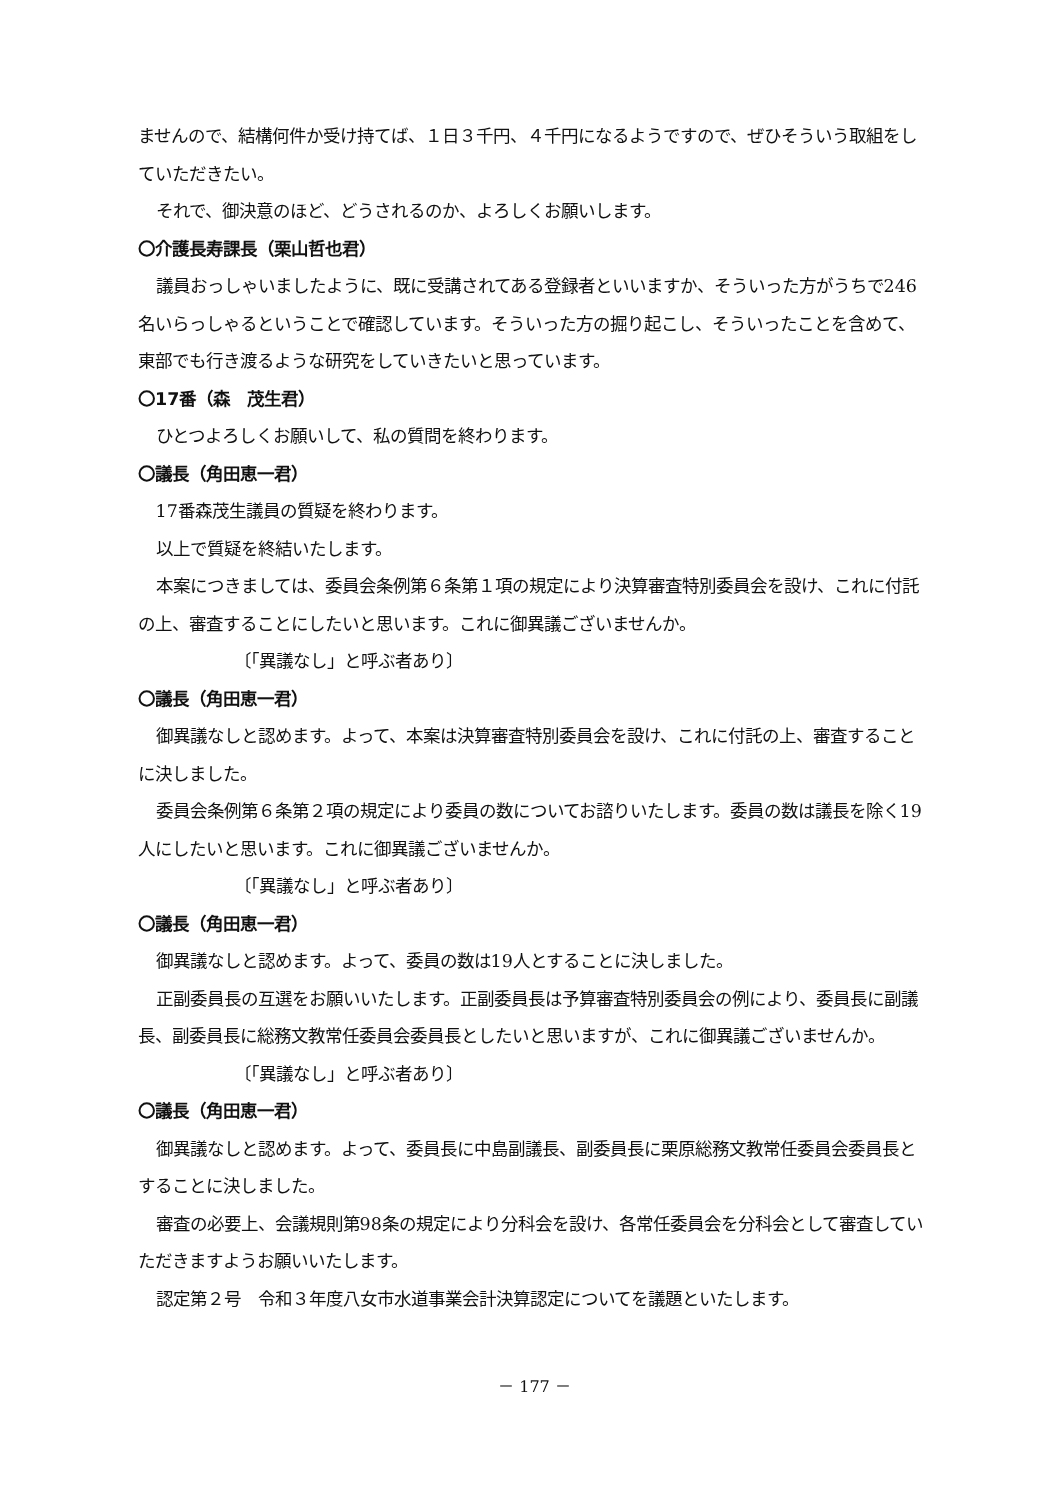ませんので、結構何件か受け持てば、１日３千円、４千円になるようですので、ぜひそういう取組をしていただきたい。
それで、御決意のほど、どうされるのか、よろしくお願いします。
〇介護長寿課長（栗山哲也君）
議員おっしゃいましたように、既に受講されてある登録者といいますか、そういった方がうちで246名いらっしゃるということで確認しています。そういった方の掘り起こし、そういったことを含めて、東部でも行き渡るような研究をしていきたいと思っています。
〇17番（森　茂生君）
ひとつよろしくお願いして、私の質問を終わります。
〇議長（角田恵一君）
17番森茂生議員の質疑を終わります。
以上で質疑を終結いたします。
本案につきましては、委員会条例第６条第１項の規定により決算審査特別委員会を設け、これに付託の上、審査することにしたいと思います。これに御異議ございませんか。
〔「異議なし」と呼ぶ者あり〕
〇議長（角田恵一君）
御異議なしと認めます。よって、本案は決算審査特別委員会を設け、これに付託の上、審査することに決しました。
委員会条例第６条第２項の規定により委員の数についてお諮りいたします。委員の数は議長を除く19人にしたいと思います。これに御異議ございませんか。
〔「異議なし」と呼ぶ者あり〕
〇議長（角田恵一君）
御異議なしと認めます。よって、委員の数は19人とすることに決しました。
正副委員長の互選をお願いいたします。正副委員長は予算審査特別委員会の例により、委員長に副議長、副委員長に総務文教常任委員会委員長としたいと思いますが、これに御異議ございませんか。
〔「異議なし」と呼ぶ者あり〕
〇議長（角田恵一君）
御異議なしと認めます。よって、委員長に中島副議長、副委員長に栗原総務文教常任委員会委員長とすることに決しました。
審査の必要上、会議規則第98条の規定により分科会を設け、各常任委員会を分科会として審査していただきますようお願いいたします。
認定第２号　令和３年度八女市水道事業会計決算認定についてを議題といたします。
－ 177 －